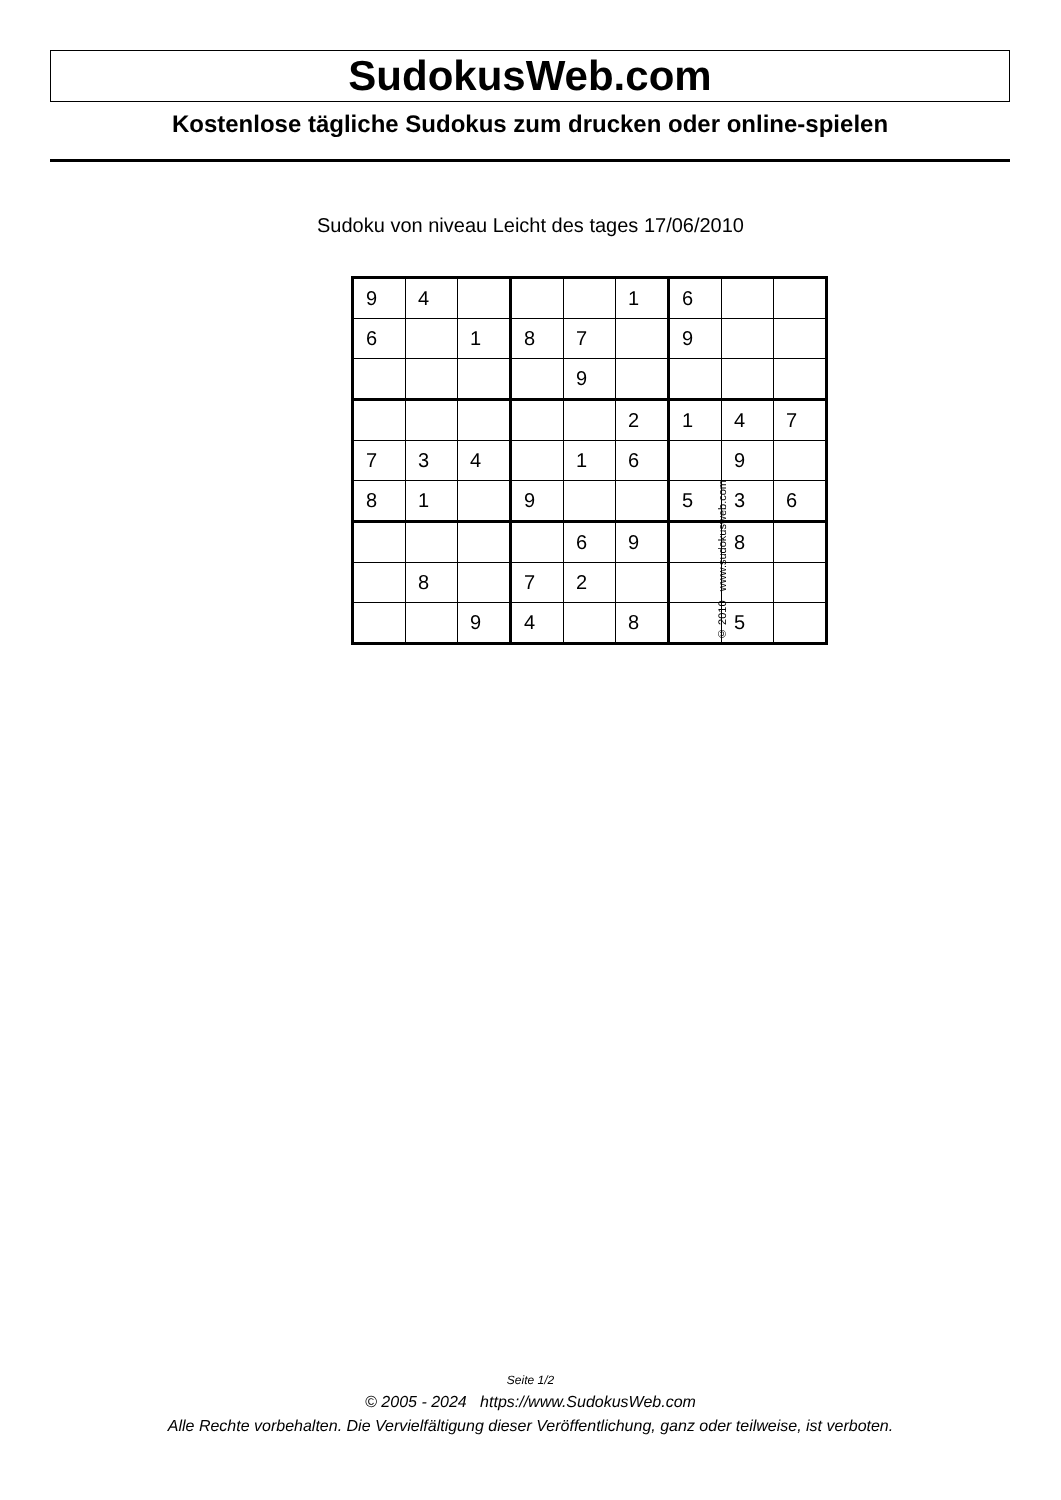SudokusWeb.com
Kostenlose tägliche Sudokus zum drucken oder online-spielen
Sudoku von niveau Leicht des tages 17/06/2010
| 9 | 4 | | | | 1 | 6 | | |
| 6 | | 1 | 8 | 7 | | 9 | | |
| | | | | 9 | | | | |
| | | | | | 2 | 1 | 4 | 7 |
| 7 | 3 | 4 | | 1 | 6 | | 9 | |
| 8 | 1 | | 9 | | | 5 | 3 | 6 |
| | | | | 6 | 9 | | 8 | |
| | 8 | | 7 | 2 | | | | |
| | | 9 | 4 | | 8 | | 5 | |
© 2010 www.sudokusweb.com
Seite 1/2
© 2005 - 2024 https://www.SudokusWeb.com
Alle Rechte vorbehalten. Die Vervielfältigung dieser Veröffentlichung, ganz oder teilweise, ist verboten.